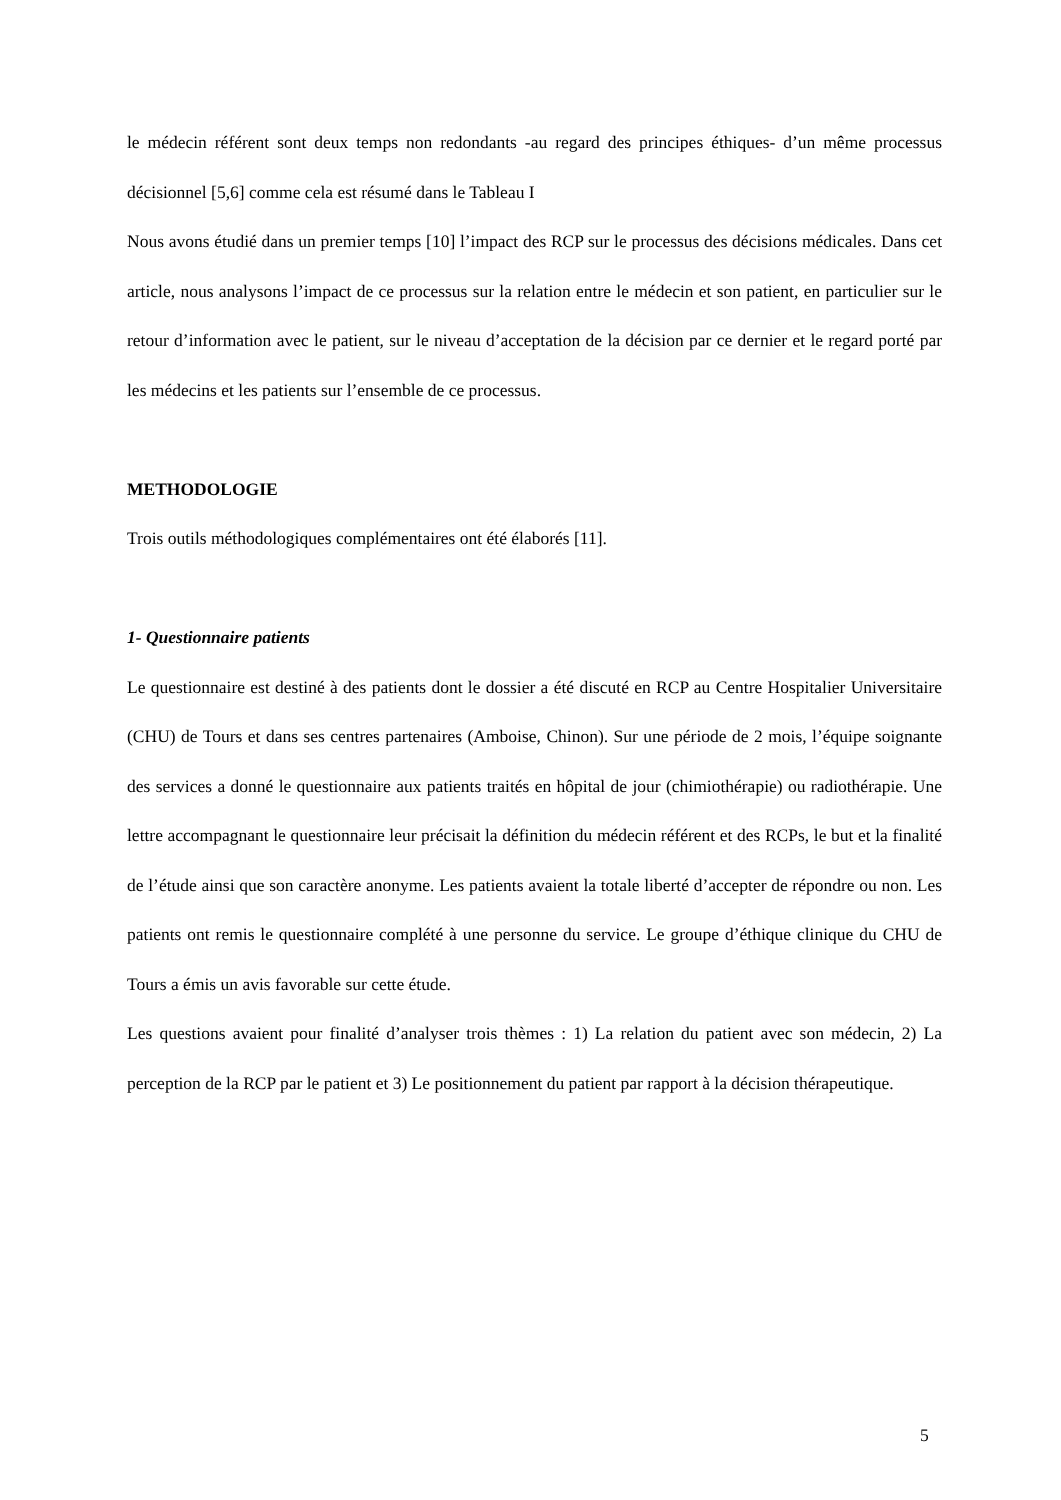le médecin référent sont deux temps non redondants -au regard des principes éthiques- d’un même processus décisionnel [5,6] comme cela est résumé dans le Tableau I
Nous avons étudié dans un premier temps [10] l’impact des RCP sur le processus des décisions médicales. Dans cet article, nous analysons l’impact de ce processus sur la relation entre le médecin et son patient, en particulier sur le retour d’information avec le patient, sur le niveau d’acceptation de la décision par ce dernier et le regard porté par les médecins et les patients sur l’ensemble de ce processus.
METHODOLOGIE
Trois outils méthodologiques complémentaires ont été élaborés [11].
1- Questionnaire patients
Le questionnaire est destiné à des patients dont le dossier a été discuté en RCP au Centre Hospitalier Universitaire (CHU) de Tours et dans ses centres partenaires (Amboise, Chinon). Sur une période de 2 mois, l’équipe soignante des services a donné le questionnaire aux patients traités en hôpital de jour (chimiothérapie) ou radiothérapie. Une lettre accompagnant le questionnaire leur précisait la définition du médecin référent et des RCPs, le but et la finalité de l’étude ainsi que son caractère anonyme. Les patients avaient la totale liberté d’accepter de répondre ou non. Les patients ont remis le questionnaire complété à une personne du service. Le groupe d’éthique clinique du CHU de Tours a émis un avis favorable sur cette étude.
Les questions avaient pour finalité d’analyser trois thèmes : 1) La relation du patient avec son médecin, 2) La perception de la RCP par le patient et 3) Le positionnement du patient par rapport à la décision thérapeutique.
5